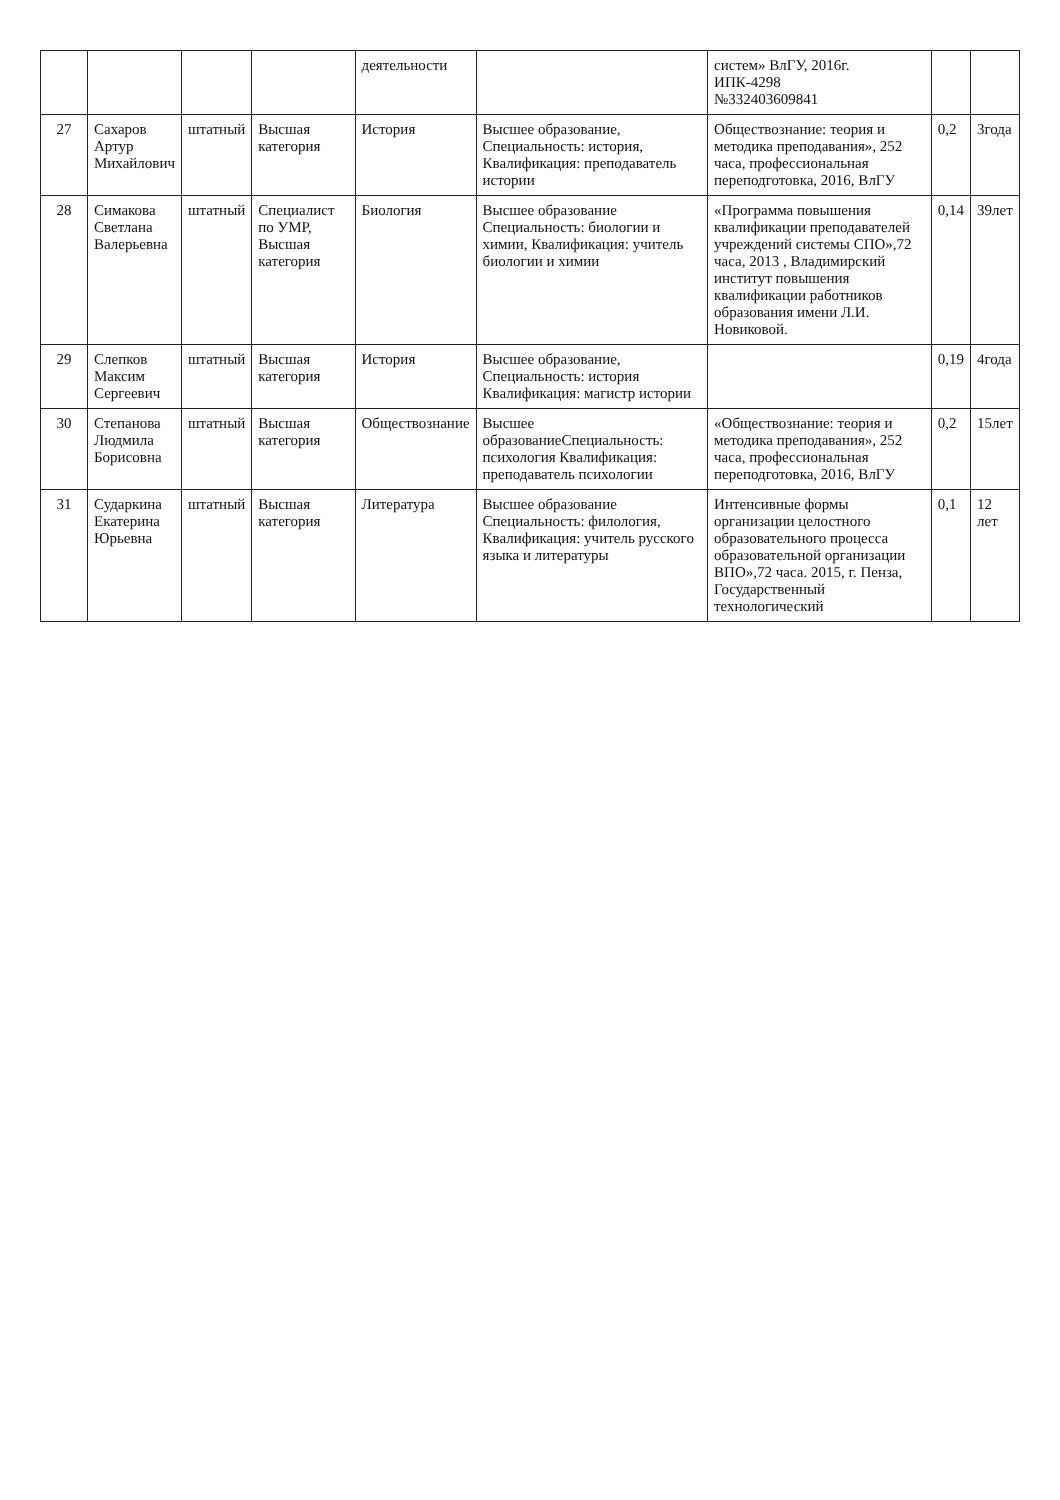| | | | | деятельности | | систем» ВлГУ, 2016г. ИПК-4298 №332403609841 | | |
| 27 | Сахаров Артур Михайлович | штатный | Высшая категория | История | Высшее образование, Специальность: история, Квалификация: преподаватель истории | Обществознание: теория и методика преподавания», 252 часа, профессиональная переподготовка, 2016, ВлГУ | 0,2 | 3года |
| 28 | Симакова Светлана Валерьевна | штатный | Специалист по УМР, Высшая категория | Биология | Высшее образование Специальность: биологии и химии, Квалификация: учитель биологии и химии | «Программа повышения квалификации преподавателей учреждений системы СПО»,72 часа, 2013 , Владимирский институт повышения квалификации работников образования имени Л.И. Новиковой. | 0,14 | 39лет |
| 29 | Слепков Максим Сергеевич | штатный | Высшая категория | История | Высшее образование, Специальность: история Квалификация: магистр истории | | 0,19 | 4года |
| 30 | Степанова Людмила Борисовна | штатный | Высшая категория | Обществознание | Высшее образованиеСпециальность: психология Квалификация: преподаватель психологии | «Обществознание: теория и методика преподавания», 252 часа, профессиональная переподготовка, 2016, ВлГУ | 0,2 | 15лет |
| 31 | Сударкина Екатерина Юрьевна | штатный | Высшая категория | Литература | Высшее образование Специальность: филология, Квалификация: учитель русского языка и литературы | Интенсивные формы организации целостного образовательного процесса образовательной организации ВПО»,72 часа. 2015, г. Пенза, Государственный технологический | 0,1 | 12 лет |